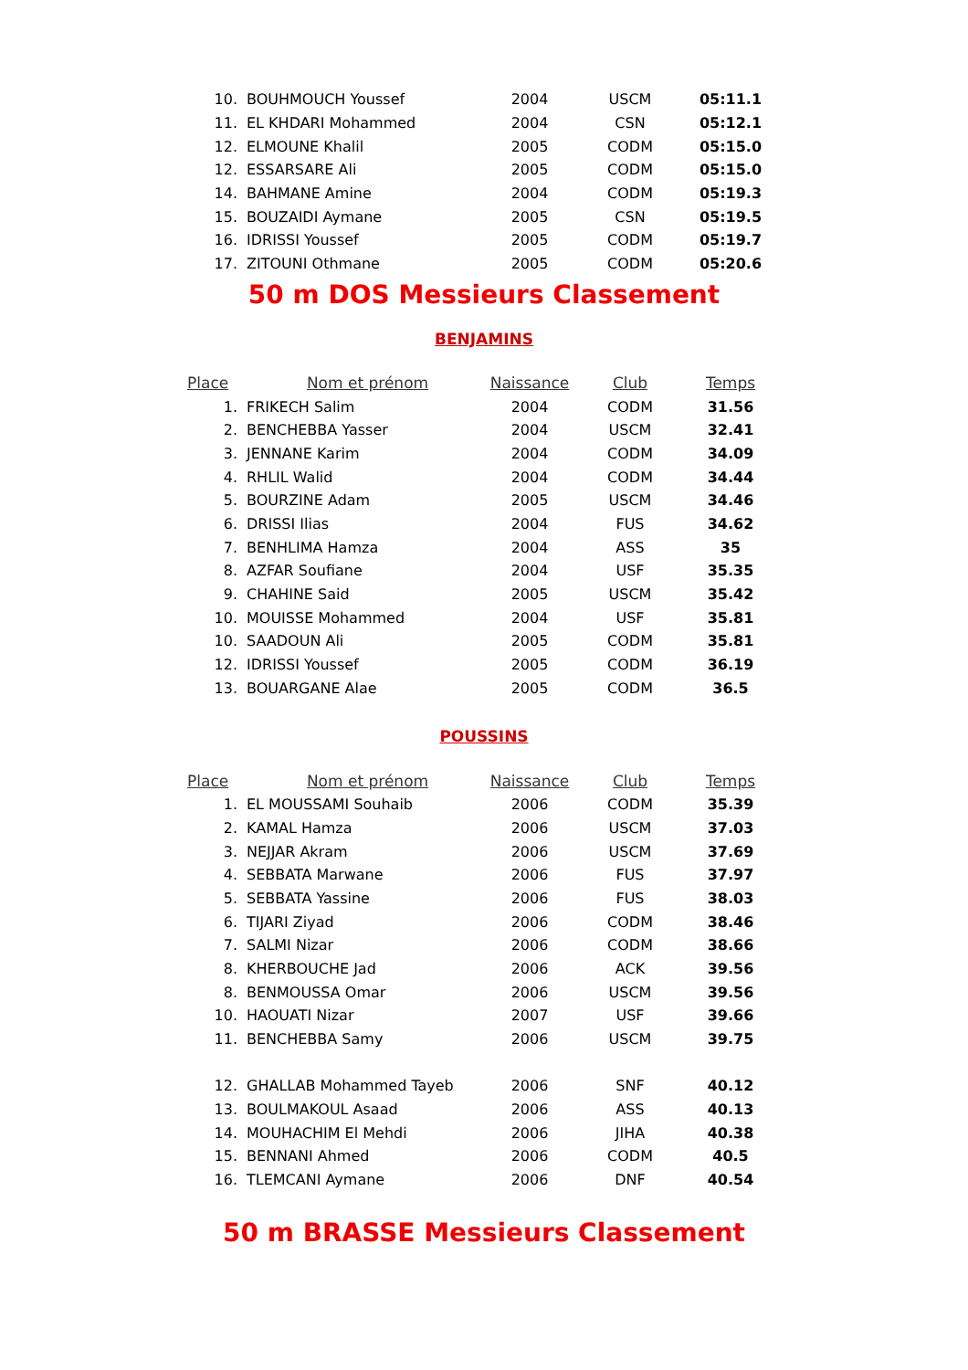| 10. | BOUHMOUCH Youssef | 2004 | USCM | 05:11.1 |
| 11. | EL KHDARI Mohammed | 2004 | CSN | 05:12.1 |
| 12. | ELMOUNE Khalil | 2005 | CODM | 05:15.0 |
| 12. | ESSARSARE Ali | 2005 | CODM | 05:15.0 |
| 14. | BAHMANE Amine | 2004 | CODM | 05:19.3 |
| 15. | BOUZAIDI Aymane | 2005 | CSN | 05:19.5 |
| 16. | IDRISSI Youssef | 2005 | CODM | 05:19.7 |
| 17. | ZITOUNI Othmane | 2005 | CODM | 05:20.6 |
50 m DOS Messieurs Classement
BENJAMINS
| Place | Nom et prénom | Naissance | Club | Temps |
| --- | --- | --- | --- | --- |
| 1. | FRIKECH Salim | 2004 | CODM | 31.56 |
| 2. | BENCHEBBA Yasser | 2004 | USCM | 32.41 |
| 3. | JENNANE Karim | 2004 | CODM | 34.09 |
| 4. | RHLIL Walid | 2004 | CODM | 34.44 |
| 5. | BOURZINE Adam | 2005 | USCM | 34.46 |
| 6. | DRISSI Ilias | 2004 | FUS | 34.62 |
| 7. | BENHLIMA Hamza | 2004 | ASS | 35 |
| 8. | AZFAR Soufiane | 2004 | USF | 35.35 |
| 9. | CHAHINE Said | 2005 | USCM | 35.42 |
| 10. | MOUISSE Mohammed | 2004 | USF | 35.81 |
| 10. | SAADOUN Ali | 2005 | CODM | 35.81 |
| 12. | IDRISSI Youssef | 2005 | CODM | 36.19 |
| 13. | BOUARGANE Alae | 2005 | CODM | 36.5 |
POUSSINS
| Place | Nom et prénom | Naissance | Club | Temps |
| --- | --- | --- | --- | --- |
| 1. | EL MOUSSAMI Souhaib | 2006 | CODM | 35.39 |
| 2. | KAMAL Hamza | 2006 | USCM | 37.03 |
| 3. | NEJJAR Akram | 2006 | USCM | 37.69 |
| 4. | SEBBATA Marwane | 2006 | FUS | 37.97 |
| 5. | SEBBATA Yassine | 2006 | FUS | 38.03 |
| 6. | TIJARI Ziyad | 2006 | CODM | 38.46 |
| 7. | SALMI Nizar | 2006 | CODM | 38.66 |
| 8. | KHERBOUCHE Jad | 2006 | ACK | 39.56 |
| 8. | BENMOUSSA Omar | 2006 | USCM | 39.56 |
| 10. | HAOUATI Nizar | 2007 | USF | 39.66 |
| 11. | BENCHEBBA Samy | 2006 | USCM | 39.75 |
| 12. | GHALLAB Mohammed Tayeb | 2006 | SNF | 40.12 |
| 13. | BOULMAKOUL Asaad | 2006 | ASS | 40.13 |
| 14. | MOUHACHIM El Mehdi | 2006 | JIHA | 40.38 |
| 15. | BENNANI Ahmed | 2006 | CODM | 40.5 |
| 16. | TLEMCANI Aymane | 2006 | DNF | 40.54 |
50 m BRASSE Messieurs Classement